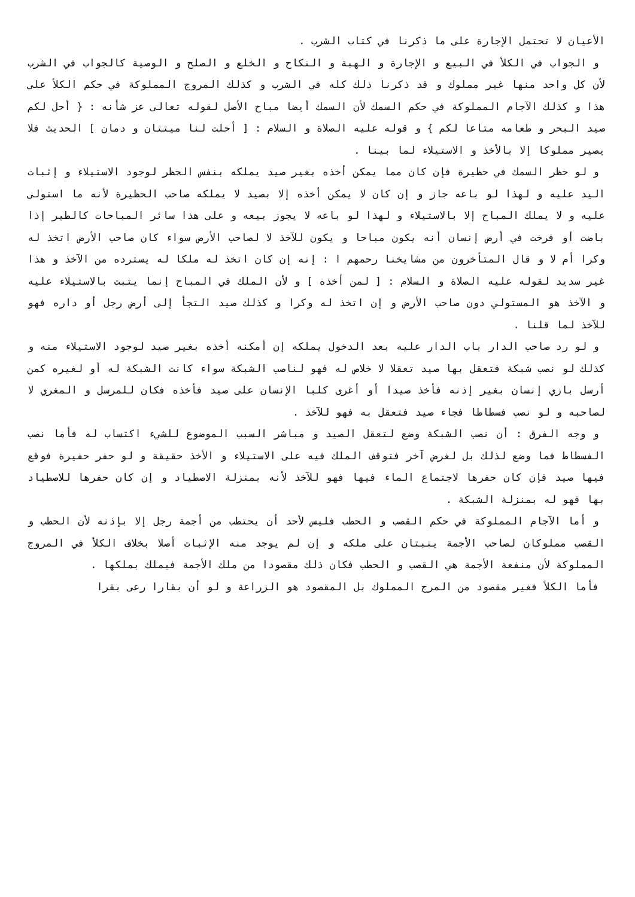الأعيان لا تحتمل الإجارة على ما ذكرنا في كتاب الشرب .
و الجواب في الكلأ في البيع و الإجارة و الهبة و النكاح و الخلع و الصلح و الوصية كالجواب في الشرب لأن كل واحد منها غير مملوك و قد ذكرنا ذلك كله في الشرب و كذلك المروج المملوكة في حكم الكلأ على هذا و كذلك الآجام المملوكة في حكم السمك لأن السمك أيضا مباح الأصل لقوله تعالى عز شأنه : { أحل لكم صيد البحر و طعامه متاعا لكم } و قوله عليه الصلاة و السلام : [ أحلت لنا ميتتان و دمان ] الحديث فلا يصير مملوكا إلا بالأخذ و الاستيلاء لما بينا .
و لو حظر السمك في حظيرة فإن كان مما يمكن أخذه بغير صيد يملكه بنفس الحظر لوجود الاستيلاء و إثبات اليد عليه و لهذا لو باعه جاز و إن كان لا يمكن أخذه إلا بصيد لا يملكه صاحب الحظيرة لأنه ما استولى عليه و لا يملك المباح إلا بالاستيلاء و لهذا لو باعه لا يجوز بيعه و على هذا سائر المباحات كالطير إذا باضت أو فرخت في أرض إنسان أنه يكون مباحا و يكون للآخذ لا لصاحب الأرض سواء كان صاحب الأرض اتخذ له وكرا أم لا و قال المتأخرون من مشايخنا رحمهم ا : إنه إن كان اتخذ له ملكا له يسترده من الآخذ و هذا غير سديد لقوله عليه الصلاة و السلام : [ لمن أخذه ] و لأن الملك في المباح إنما يثبت بالاستيلاء عليه و الآخذ هو المستولي دون صاحب الأرض و إن اتخذ له وكرا و كذلك صيد التجأ إلى أرض رجل أو داره فهو للآخذ لما قلنا .
و لو رد صاحب الدار باب الدار عليه بعد الدخول يملكه إن أمكنه أخذه بغير صيد لوجود الاستيلاء منه و كذلك لو نصب شبكة فتعقل بها صيد تعقلا لا خلاص له فهو لناصب الشبكة سواء كانت الشبكة له أو لغيره كمن أرسل بازي إنسان بغير إذنه فأخذ صيدا أو أغرى كلبا الإنسان على صيد فأخذه فكان للمرسل و المغري لا لصاحبه و لو نصب فسطاطا فجاء صيد فتعقل به فهو للآخذ .
و وجه الفرق : أن نصب الشبكة وضع لتعقل الصيد و مباشر السبب الموضوع للشيء اكتساب له فأما نصب الفسطاط فما وضع لذلك بل لغرض آخر فتوقف الملك فيه على الاستيلاء و الأخذ حقيقة و لو حفر حفيرة فوقع فيها صيد فإن كان حفرها لاجتماع الماء فيها فهو للآخذ لأنه بمنزلة الاصطياد و إن كان حفرها للاصطياد بها فهو له بمنزلة الشبكة .
و أما الآجام المملوكة في حكم القصب و الحطب فليس لأحد أن يحتطب من أجمة رجل إلا بإذنه لأن الحطب و القصب مملوكان لصاحب الأجمة ينبتان على ملكه و إن لم يوجد منه الإثبات أصلا بخلاف الكلأ في المروج المملوكة لأن منفعة الأجمة هي القصب و الحطب فكان ذلك مقصودا من ملك الأجمة فيملك بملكها .
فأما الكلأ فغير مقصود من المرج المملوك بل المقصود هو الزراعة و لو أن بقارا رعى بقرا